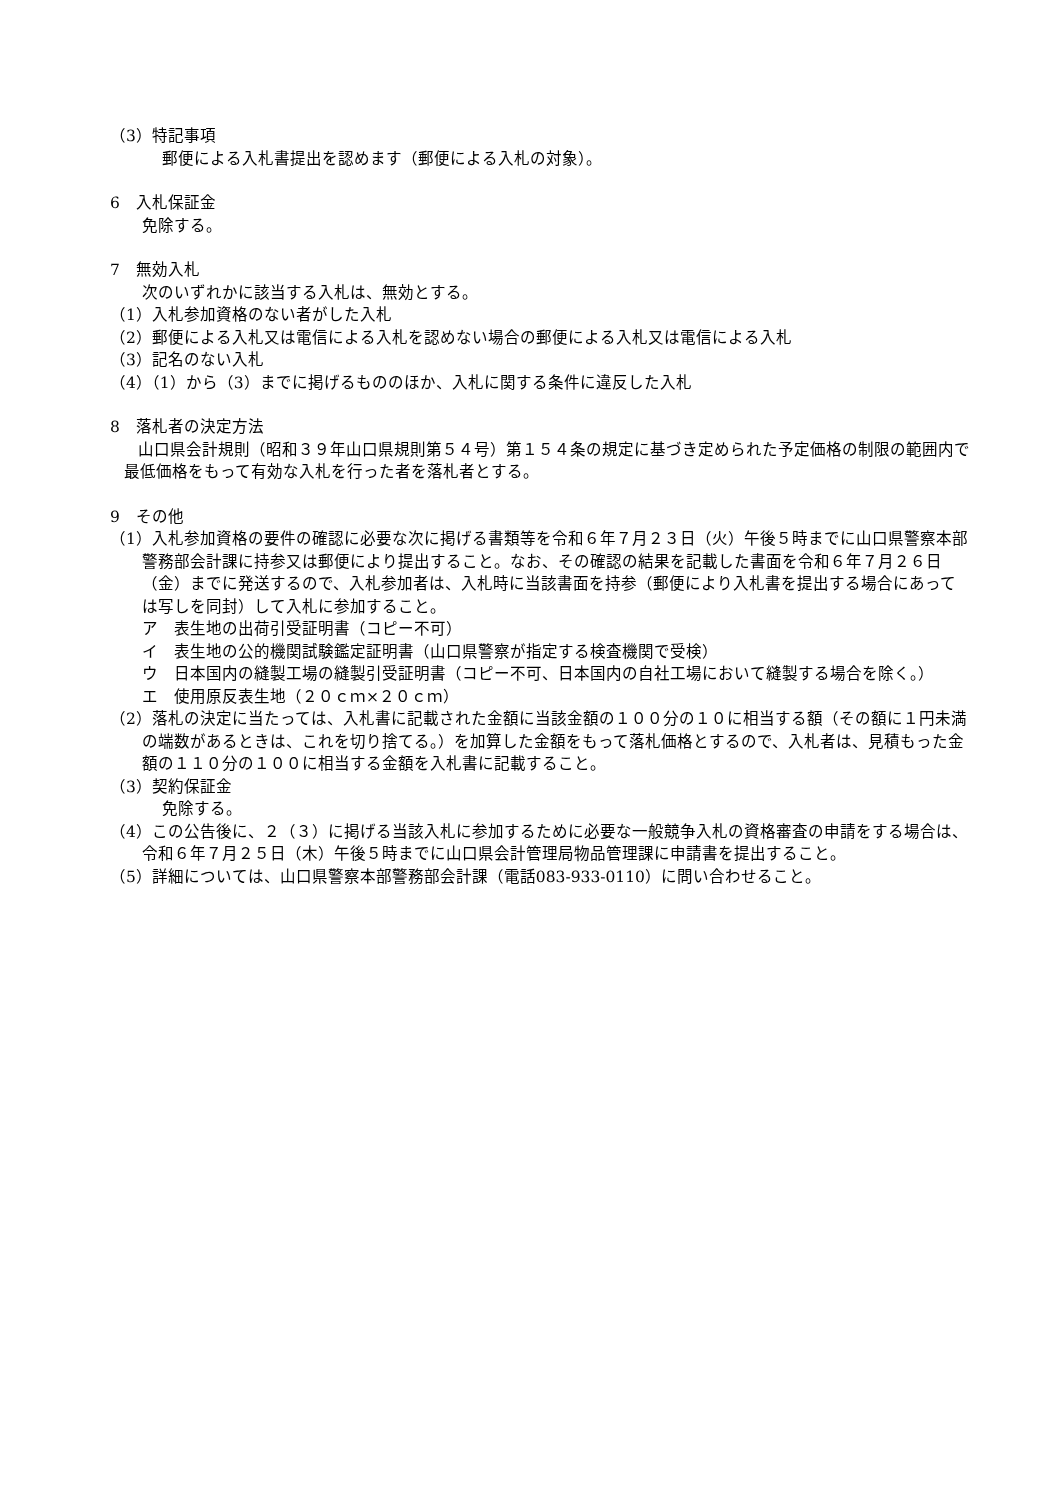（3）特記事項
郵便による入札書提出を認めます（郵便による入札の対象）。
6　入札保証金
免除する。
7　無効入札
次のいずれかに該当する入札は、無効とする。
（1）入札参加資格のない者がした入札
（2）郵便による入札又は電信による入札を認めない場合の郵便による入札又は電信による入札
（3）記名のない入札
（4）（1）から（3）までに掲げるもののほか、入札に関する条件に違反した入札
8　落札者の決定方法
山口県会計規則（昭和３９年山口県規則第５４号）第１５４条の規定に基づき定められた予定価格の制限の範囲内で最低価格をもって有効な入札を行った者を落札者とする。
9　その他
（1）入札参加資格の要件の確認に必要な次に掲げる書類等を令和６年７月２３日（火）午後５時までに山口県警察本部警務部会計課に持参又は郵便により提出すること。なお、その確認の結果を記載した書面を令和６年７月２６日（金）までに発送するので、入札参加者は、入札時に当該書面を持参（郵便により入札書を提出する場合にあっては写しを同封）して入札に参加すること。
ア　表生地の出荷引受証明書（コピー不可）
イ　表生地の公的機関試験鑑定証明書（山口県警察が指定する検査機関で受検）
ウ　日本国内の縫製工場の縫製引受証明書（コピー不可、日本国内の自社工場において縫製する場合を除く。）
エ　使用原反表生地（２０ｃｍ×２０ｃｍ）
（2）落札の決定に当たっては、入札書に記載された金額に当該金額の１００分の１０に相当する額（その額に１円未満の端数があるときは、これを切り捨てる。）を加算した金額をもって落札価格とするので、入札者は、見積もった金額の１１０分の１００に相当する金額を入札書に記載すること。
（3）契約保証金
免除する。
（4）この公告後に、２（３）に掲げる当該入札に参加するために必要な一般競争入札の資格審査の申請をする場合は、令和６年７月２５日（木）午後５時までに山口県会計管理局物品管理課に申請書を提出すること。
（5）詳細については、山口県警察本部警務部会計課（電話083-933-0110）に問い合わせること。